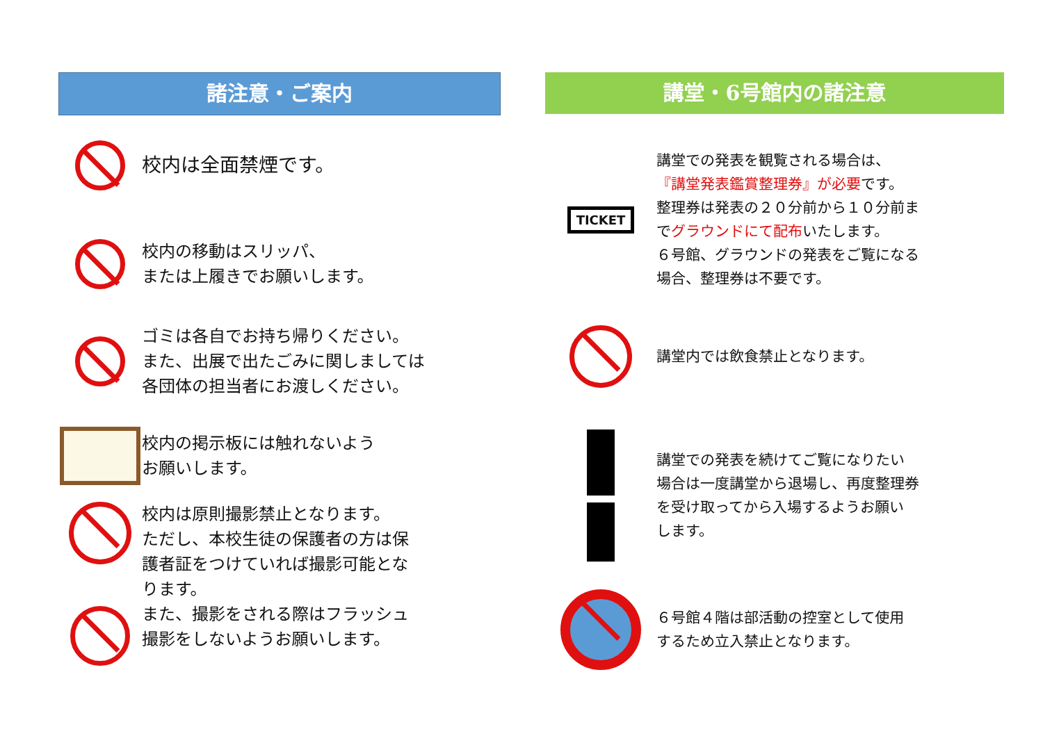諸注意・ご案内
校内は全面禁煙です。
校内の移動はスリッパ、
または上履きでお願いします。
ゴミは各自でお持ち帰りください。
また、出展で出たごみに関しましては
各団体の担当者にお渡しください。
校内の掲示板には触れないよう
お願いします。
校内は原則撮影禁止となります。
ただし、本校生徒の保護者の方は保
護者証をつけていれば撮影可能とな
ります。
また、撮影をされる際はフラッシュ
撮影をしないようお願いします。
講堂・6号館内の諸注意
TICKET
講堂での発表を観覧される場合は、
『講堂発表鑑賞整理券』が必要です。
整理券は発表の２０分前から１０分前ま
でグラウンドにて配布いたします。
６号館、グラウンドの発表をご覧になる
場合、整理券は不要です。
講堂内では飲食禁止となります。
講堂での発表を続けてご覧になりたい
場合は一度講堂から退場し、再度整理券
を受け取ってから入場するようお願い
します。
６号館４階は部活動の控室として使用
するため立入禁止となります。